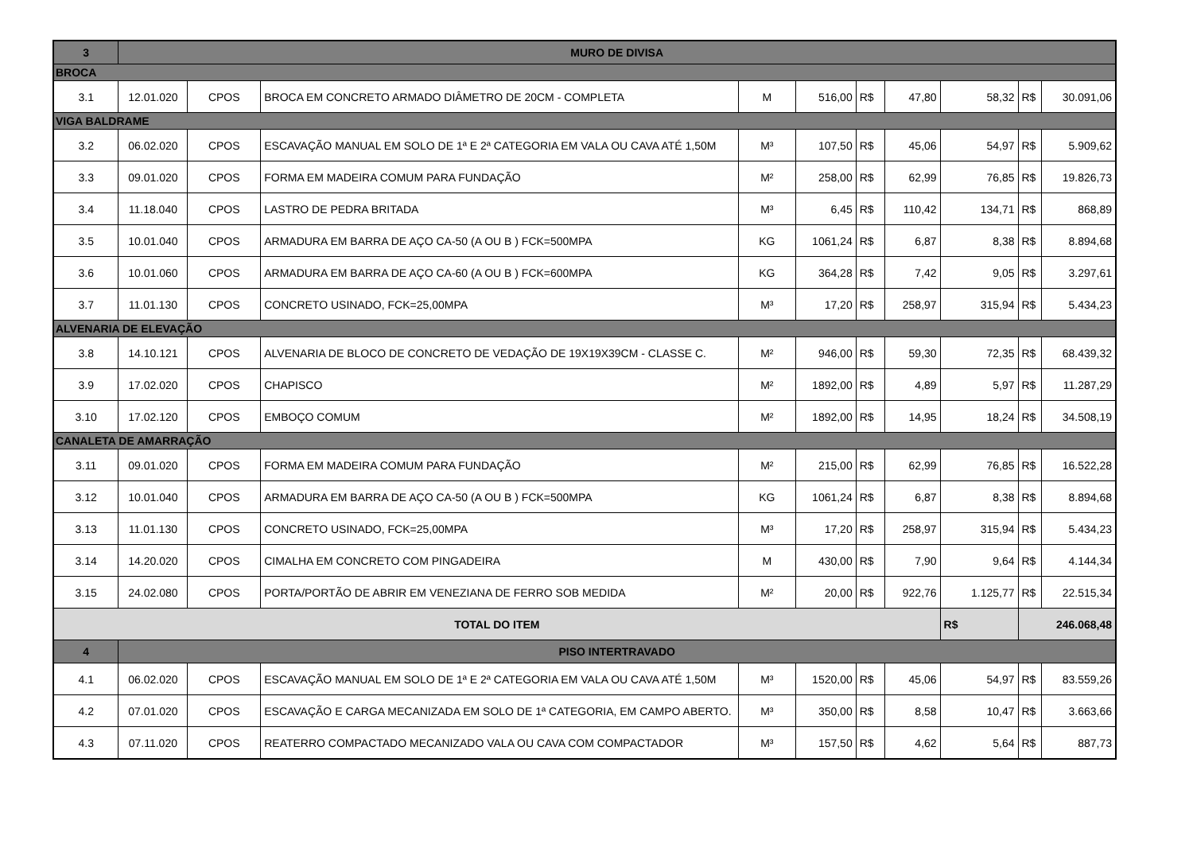| 3 | MURO DE DIVISA | | | | | | | | | |
| --- | --- | --- | --- | --- | --- | --- | --- | --- | --- | --- |
| BROCA | | | | | | | | | | |
| 3.1 | 12.01.020 | CPOS | BROCA EM CONCRETO ARMADO DIÂMETRO DE 20CM - COMPLETA | M | 516,00 | R$ | 47,80 | 58,32 | R$ | 30.091,06 |
| VIGA BALDRAME | | | | | | | | | | |
| 3.2 | 06.02.020 | CPOS | ESCAVAÇÃO MANUAL EM SOLO DE 1ª E 2ª CATEGORIA EM VALA OU CAVA ATÉ 1,50M | M³ | 107,50 | R$ | 45,06 | 54,97 | R$ | 5.909,62 |
| 3.3 | 09.01.020 | CPOS | FORMA EM MADEIRA COMUM PARA FUNDAÇÃO | M² | 258,00 | R$ | 62,99 | 76,85 | R$ | 19.826,73 |
| 3.4 | 11.18.040 | CPOS | LASTRO DE PEDRA BRITADA | M³ | 6,45 | R$ | 110,42 | 134,71 | R$ | 868,89 |
| 3.5 | 10.01.040 | CPOS | ARMADURA EM BARRA DE AÇO CA-50 (A OU B ) FCK=500MPA | KG | 1061,24 | R$ | 6,87 | 8,38 | R$ | 8.894,68 |
| 3.6 | 10.01.060 | CPOS | ARMADURA EM BARRA DE AÇO CA-60 (A OU B ) FCK=600MPA | KG | 364,28 | R$ | 7,42 | 9,05 | R$ | 3.297,61 |
| 3.7 | 11.01.130 | CPOS | CONCRETO USINADO, FCK=25,00MPA | M³ | 17,20 | R$ | 258,97 | 315,94 | R$ | 5.434,23 |
| ALVENARIA DE ELEVAÇÃO | | | | | | | | | | |
| 3.8 | 14.10.121 | CPOS | ALVENARIA DE BLOCO DE CONCRETO DE VEDAÇÃO DE 19X19X39CM - CLASSE C. | M² | 946,00 | R$ | 59,30 | 72,35 | R$ | 68.439,32 |
| 3.9 | 17.02.020 | CPOS | CHAPISCO | M² | 1892,00 | R$ | 4,89 | 5,97 | R$ | 11.287,29 |
| 3.10 | 17.02.120 | CPOS | EMBOÇO COMUM | M² | 1892,00 | R$ | 14,95 | 18,24 | R$ | 34.508,19 |
| CANALETA DE AMARRAÇÃO | | | | | | | | | | |
| 3.11 | 09.01.020 | CPOS | FORMA EM MADEIRA COMUM PARA FUNDAÇÃO | M² | 215,00 | R$ | 62,99 | 76,85 | R$ | 16.522,28 |
| 3.12 | 10.01.040 | CPOS | ARMADURA EM BARRA DE AÇO CA-50 (A OU B ) FCK=500MPA | KG | 1061,24 | R$ | 6,87 | 8,38 | R$ | 8.894,68 |
| 3.13 | 11.01.130 | CPOS | CONCRETO USINADO, FCK=25,00MPA | M³ | 17,20 | R$ | 258,97 | 315,94 | R$ | 5.434,23 |
| 3.14 | 14.20.020 | CPOS | CIMALHA EM CONCRETO COM PINGADEIRA | M | 430,00 | R$ | 7,90 | 9,64 | R$ | 4.144,34 |
| 3.15 | 24.02.080 | CPOS | PORTA/PORTÃO DE ABRIR EM VENEZIANA DE FERRO SOB MEDIDA | M² | 20,00 | R$ | 922,76 | 1.125,77 | R$ | 22.515,34 |
| TOTAL DO ITEM | | | | | | | | R$ | 246.068,48 | |
| 4 | PISO INTERTRAVADO | | | | | | | | | |
| 4.1 | 06.02.020 | CPOS | ESCAVAÇÃO MANUAL EM SOLO DE 1ª E 2ª CATEGORIA EM VALA OU CAVA ATÉ 1,50M | M³ | 1520,00 | R$ | 45,06 | 54,97 | R$ | 83.559,26 |
| 4.2 | 07.01.020 | CPOS | ESCAVAÇÃO E CARGA MECANIZADA EM SOLO DE 1ª CATEGORIA, EM CAMPO ABERTO. | M³ | 350,00 | R$ | 8,58 | 10,47 | R$ | 3.663,66 |
| 4.3 | 07.11.020 | CPOS | REATERRO COMPACTADO MECANIZADO VALA OU CAVA COM COMPACTADOR | M³ | 157,50 | R$ | 4,62 | 5,64 | R$ | 887,73 |